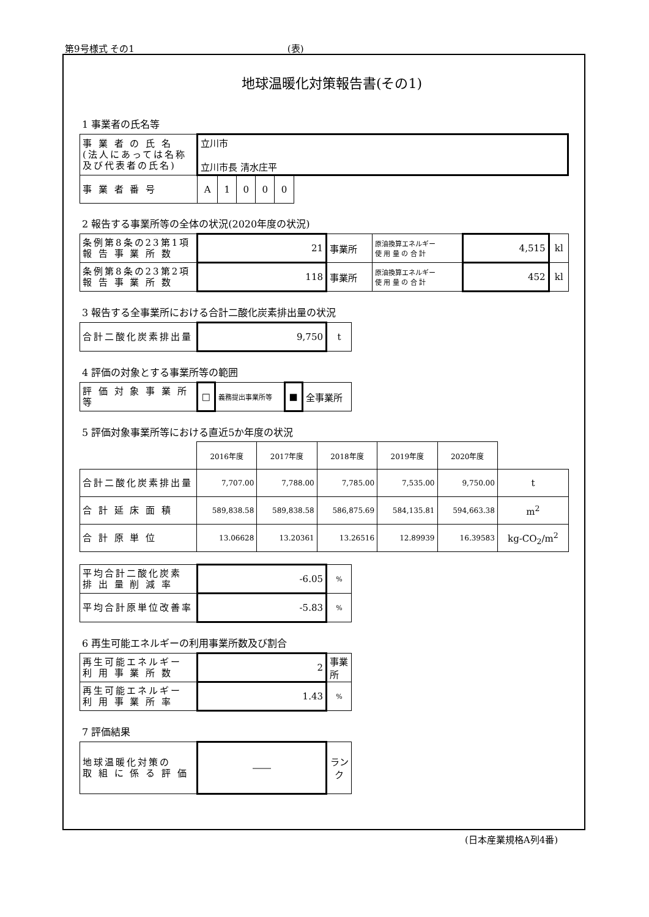第9号様式 その1 (表)
地球温暖化対策報告書(その1)
1 事業者の氏名等
| 事 業 者 の 氏 名 (法人にあっては名称 及び代表者の氏名) | 立川市 立川市長 清水庄平 | | | | | |
| 事 業 者 番 号 | A | 1 | 0 | 0 | 0 | |
2 報告する事業所等の全体の状況(2020年度の状況)
| 条例第8条の23第1項 報 告 事 業 所 数 | 21 | 事業所 | 原油換算エネルギー 使 用 量 の 合 計 | 4,515 | kl |
| 条例第8条の23第2項 報 告 事 業 所 数 | 118 | 事業所 | 原油換算エネルギー 使 用 量 の 合 計 | 452 | kl |
3 報告する全事業所における合計二酸化炭素排出量の状況
| 合計二酸化炭素排出量 | 9,750 | t |
4 評価の対象とする事業所等の範囲
| 評 価 対 象 事 業 所 等 | □ | 義務提出事業所等 | ■ | 全事業所 |
5 評価対象事業所等における直近5か年度の状況
| | 2016年度 | 2017年度 | 2018年度 | 2019年度 | 2020年度 | |
| 合計二酸化炭素排出量 | 7,707.00 | 7,788.00 | 7,785.00 | 7,535.00 | 9,750.00 | t |
| 合 計 延 床 面 積 | 589,838.58 | 589,838.58 | 586,875.69 | 584,135.81 | 594,663.38 | m<sup>2</sup> |
| 合 計 原 単 位 | 13.06628 | 13.20361 | 13.26516 | 12.89939 | 16.39583 | kg-CO<sub>2</sub>/m<sup>2</sup> |
| 平均合計二酸化炭素 排 出 量 削 減 率 | -6.05 | % |
| 平均合計原単位改善率 | -5.83 | % |
6 再生可能エネルギーの利用事業所数及び割合
| 再生可能エネルギー 利 用 事 業 所 数 | 2 | 事業所 |
| 再生可能エネルギー 利 用 事 業 所 率 | 1.43 | % |
7 評価結果
| 地球温暖化対策の 取 組 に 係 る 評 価 | ―― | ランク |
(日本産業規格A列4番)